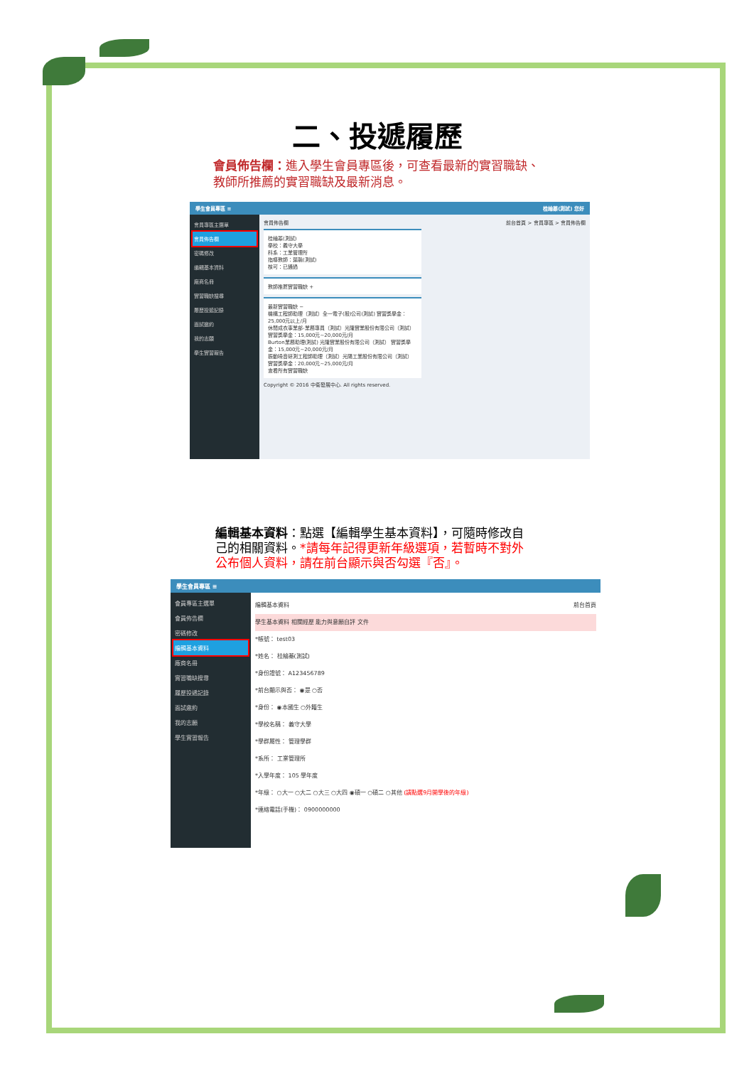二、投遞履歷
會員佈告欄：進入學生會員專區後，可查看最新的實習職缺、教師所推薦的實習職缺及最新消息。
學生會員專區 ≡ 桂綸蓁(測試) 您好
會員專區主選單
會員佈告欄
密碼修改
編輯基本資料
廠商名冊
實習職缺搜尋
履歷投遞記錄
面試邀約
我的志願
學生實習報告
會員佈告欄 前台首頁 > 會員專區 > 會員佈告欄
桂綸蓁(測試)
學校：義守大學
科系：工業管理所
指導教師：葉鵑(測試)
核可：已通過
教師推薦實習職缺 +
最新實習職缺 −
機構工程師助理（測試）全一電子(股)公司(測試) 實習獎學金：25,000元以上/月
休閒成衣事業部-業務專員（測試）光隆實業股份有限公司（測試） 實習獎學金：15,000元~20,000元/月
Burton業務助理(測試) 光隆實業股份有限公司（測試） 實習獎學金：15,000元~20,000元/月
振動噪音研測工程師助理（測試）光陽工業股份有限公司（測試） 實習獎學金：20,000元~25,000元/月
查看所有實習職缺
Copyright © 2016 中衛發展中心. All rights reserved.
編輯基本資料：點選【編輯學生基本資料】，可隨時修改自己的相關資料。*請每年記得更新年級選項，若暫時不對外公布個人資料，請在前台顯示與否勾選『否』。
學生會員專區 ≡
會員專區主選單
會員佈告欄
密碼修改
編輯基本資料
廠商名冊
實習職缺搜尋
履歷投遞記錄
面試邀約
我的志願
學生實習報告
編輯基本資料 前台首頁
學生基本資料 相關經歷 能力與意願自評 文件
*帳號： test03
*姓名： 桂綸蓁(測試)
*身份證號： A123456789
*前台顯示與否： ◉是 ○否
*身份： ◉本國生 ○外籍生
*學校名稱： 義守大學
*學群屬性： 管理學群
*系所： 工業管理所
*入學年度： 105 學年度
*年級： ○大一 ○大二 ○大三 ○大四 ◉碩一 ○碩二 ○其他 (請點選9月開學後的年級)
*連絡電話(手機)： 0900000000